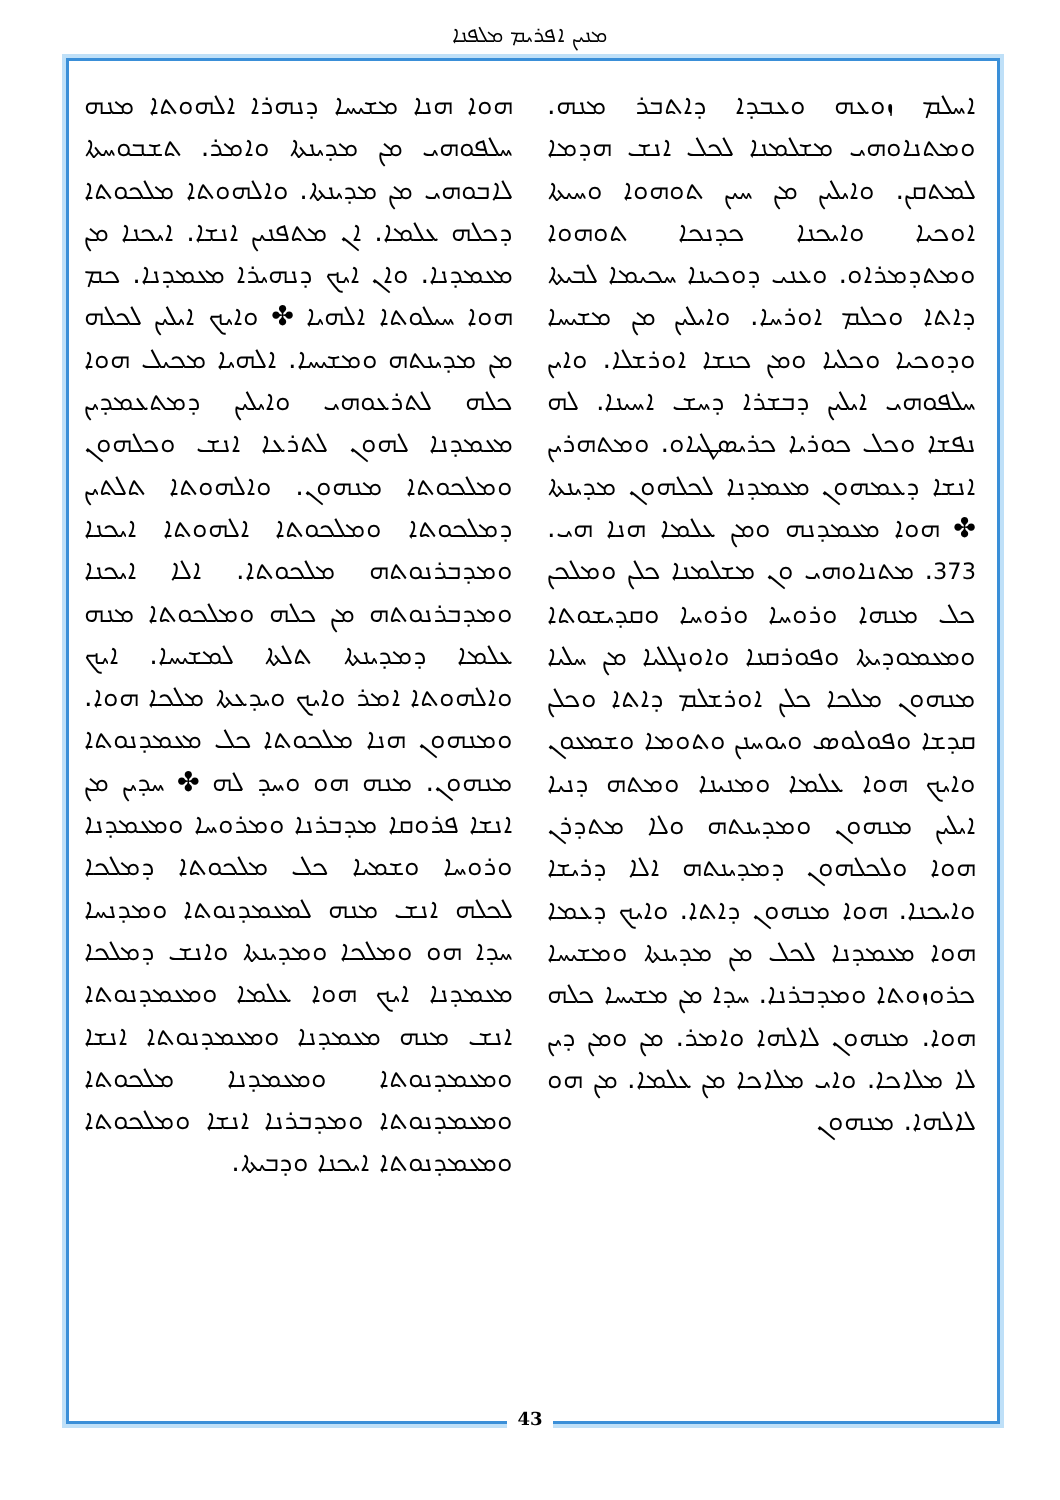ܡܢܝܢ ܐܦܪܝܡ ܡܠܦܢܐ
ܐܚܠܡ ܙܘܥܗ ܘܥܒܕܐ ܕܐܬܒܪ ܡܢܗ. ܘܡܬܢܐܘܗܝ ܡܫܠܡܢܐ ܠܟܠ ܐܢܫ ܗܕܡܐ ܠܡܬܩܢ. ܘܐܝܠܝܢ ܡܢ ܚܝܢ ܬܘܗܘܐ ܘܚܝܬܐ ܐܘܟܝܐ ܘܐܝܟܢܐ ܟܕܢܟܐ ܬܘܗܘܐ ܘܡܬܕܡܪܐܘ. ܘܥܢܝ ܕܘܟܝܢܐ ܚܟܝܡܐ ܠܒܝܬܐ ܕܐܬܐ ܘܟܠܡ ܐܘܪܚܐ. ܘܐܝܠܝܢ ܡܢ ܡܫܝܚܐ ܘܕܘܟܝܐ ܘܟܠܝܐ ܘܡܢ ܟܢܫܐ ܐܘܪܫܠܐ. ܘܐܝܢ ܚܠܦܘܗܝ ܐܝܠܝܢ ܕܒܫܪܐ ܕܚܫ ܐܚܝܢܐ. ܠܗ ܢܦܫܐ ܘܟܠ ܟܘܪܝܐ ܟܪܝܣܛܝܐܘ. ܘܡܬܗܪܝܢ ܐܢܫܐ ܕܥܡܗܘܢ ܡܥܡܕܢܐ ܠܟܠܗܘܢ ܡܕܝܢܬܐ ✤ ܗܘܐ ܡܥܡܕܢܗ ܘܡܢ ܥܠܡܐ ܗܢܐ ܗܝ. 373. ܡܬܢܐܘܗܝ ܘܢ ܡܫܠܡܢܐ ܟܠܢ ܘܡܠܟܢ ܟܠ ܡܢܗܐ ܘܪܘܚܐ ܘܪܘܚܐ ܘܩܕܝܫܘܬܐ ܘܡܥܡܘܕܝܬܐ ܘܦܘܪܩܢܐ ܘܐܘܢܓܠܝܐ ܡܢ ܚܠܝܐ ܡܢܗܘܢ ܡܠܟܐ ܟܠܢ ܐܘܪܫܠܡ ܕܐܬܐ ܘܟܠܢ ܩܕܫܐ ܘܦܘܠܘܣ ܘܝܘܚܢܢ ܘܬܘܡܐ ܘܫܡܥܘܢ ܘܐܝܟ ܗܘܐ ܥܠܡܐ ܘܡܢܝܢܐ ܘܡܬܗ ܕܢܝܐ ܐܝܠܝܢ ܡܢܗܘܢ ܘܡܕܝܢܬܗ ܘܠܐ ܡܬܕܪܢ ܗܘܐ ܘܠܟܠܗܘܢ ܕܡܕܝܢܬܗ ܐܠܐ ܕܪܝܫܐ ܘܐܝܟܢܐ. ܗܘܐ ܡܢܗܘܢ ܕܐܬܐ. ܘܐܝܟ ܕܥܡܐ ܗܘܐ ܡܥܡܕܢܐ ܠܟܠ ܡܢ ܡܕܝܢܬܐ ܘܡܫܝܚܐ ܟܪܘܙܘܬܐ ܘܡܕܒܪܢܐ. ܚܕܐ ܡܢ ܡܫܝܚܐ ܟܠܗ ܗܘܐ. ܡܢܗܘܢ ܠܐܠܗܐ ܘܐܡܪ. ܡܢ ܘܡܢ ܕܝܢ ܠܐ ܡܠܐܟܐ. ܘܐܝ ܡܠܐܟܐ ܡܢ ܥܠܡܐ. ܡܢ ܗܘ ܠܐܠܗܐ. ܡܢܗܘܢ
ܗܘܐ ܗܢܐ ܡܫܝܚܐ ܕܢܗܪܐ ܐܠܗܘܬܐ ܡܢܗ ܚܠܦܘܗܝ ܡܢ ܡܕܝܢܬܐ ܘܐܡܪ. ܬܫܒܘܚܬܐ ܠܐܒܘܗܝ ܡܢ ܡܕܝܢܬܐ. ܘܐܠܗܘܬܐ ܡܠܟܘܬܐ ܕܟܠܗ ܥܠܡܐ. ܐܢ ܡܬܦܢܝܢ ܐܢܫܐ. ܐܝܟܢܐ ܡܢ ܡܥܡܕܢܐ. ܘܐܢ ܐܝܟ ܕܢܗܝܪܐ ܡܥܡܕܢܐ. ܟܡ ܗܘܐ ܚܝܠܘܬܐ ܐܠܗܝܐ ✤ ܘܐܝܟ ܐܝܠܝܢ ܠܟܠܗ ܡܢ ܡܕܝܢܬܗ ܘܡܫܝܚܐ. ܐܠܗܝܐ ܡܟܝܠ ܗܘܐ ܟܠܗ ܠܬܪܥܘܗܝ ܘܐܝܠܝܢ ܕܡܬܥܡܕܝܢ ܡܥܡܕܢܐ ܠܗܘܢ ܠܬܪܥܐ ܐܢܫ ܘܟܠܗܘܢ ܘܡܠܟܘܬܐ ܡܢܗܘܢ. ܘܐܠܗܘܬܐ ܬܠܬܝܢ ܕܡܠܟܘܬܐ ܘܡܠܟܘܬܐ ܐܠܗܘܬܐ ܐܝܟܢܐ ܘܡܕܒܪܢܘܬܗ ܡܠܟܘܬܐ. ܐܠܐ ܐܝܟܢܐ ܘܡܕܒܪܢܘܬܗ ܡܢ ܟܠܗ ܘܡܠܟܘܬܐ ܡܢܗ ܥܠܡܐ ܕܡܕܝܢܬܐ ܬܠܬܐ ܠܡܫܝܚܐ. ܐܝܟ ܘܐܠܗܘܬܐ ܐܡܪ ܘܐܝܟ ܘܝܕܥܬܐ ܡܠܟܐ ܗܘܐ. ܘܡܢܗܘܢ ܗܢܐ ܡܠܟܘܬܐ ܟܠ ܡܥܡܕܢܘܬܐ ܡܢܗܘܢ. ܡܢܗ ܗܘ ܘܚܕ ܠܗ ✤ ܚܕܝܢ ܡܢ ܐܢܫܐ ܦܪܘܩܐ ܡܕܒܪܢܐ ܘܡܪܘܚܐ ܘܡܥܡܕܢܐ ܘܪܘܚܐ ܘܫܡܝܐ ܟܠ ܡܠܟܘܬܐ ܕܡܠܟܐ ܠܟܠܗ ܐܢܫ ܡܢܗ ܠܡܥܡܕܢܘܬܐ ܘܡܕܢܚܐ ܚܕܐ ܗܘ ܘܡܠܟܐ ܘܡܕܝܢܬܐ ܘܐܢܫ ܕܡܠܟܐ ܡܥܡܕܢܐ ܐܝܟ ܗܘܐ ܥܠܡܐ ܘܡܥܡܕܢܘܬܐ ܐܢܫ ܡܢܗ ܡܥܡܕܢܐ ܘܡܥܡܕܢܘܬܐ ܐܢܫܐ ܘܡܥܡܕܢܘܬܐ ܘܡܥܡܕܢܐ ܡܠܟܘܬܐ ܘܡܥܡܕܢܘܬܐ ܘܡܕܒܪܢܐ ܐܢܫܐ ܘܡܠܟܘܬܐ ܘܡܥܡܕܢܘܬܐ ܐܝܟܢܐ ܘܕܒܝܬܐ.
43